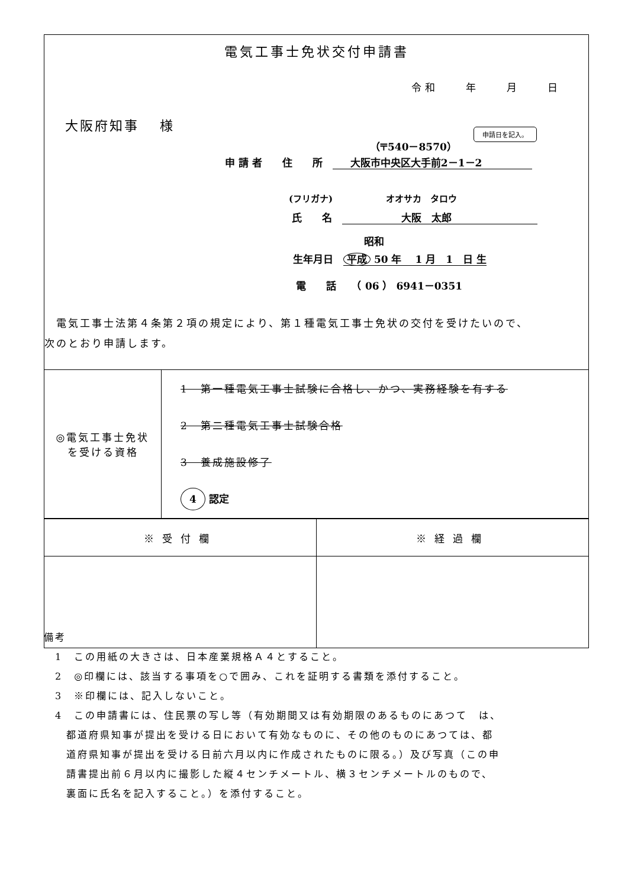電気工事士免状交付申請書
令和　　年　　月　　日
大阪府知事　 様
申請日を記入。
（〒540－8570）
申 請 者　　住　　所　大阪市中央区大手前2－1－2
(フリガナ)　　　　　　オオサカ　タロウ
氏　　名　大阪　太郎
昭和
生年月日　平成 50 年　 1 月　1　日 生
電　　話　　（ 06 ） 6941－0351
　電気工事士法第４条第２項の規定により、第１種電気工事士免状の交付を受けたいので、
次のとおり申請します。
| ◎電気工事士免状 を受ける資格 | 1 第一種電気工事士試験に合格し、かつ、実務経験を有する 2 第二種電気工事士試験合格 3 養成施設修了 4 認定 |
| ※受付欄 | ※経過欄 |
備考
　1　この用紙の大きさは、日本産業規格Ａ４とすること。
　2　◎印欄には、該当する事項を○で囲み、これを証明する書類を添付すること。
　3　※印欄には、記入しないこと。
　4　この申請書には、住民票の写し等（有効期間又は有効期限のあるものにあつて　は、
　　都道府県知事が提出を受ける日において有効なものに、その他のものにあつては、都
　　道府県知事が提出を受ける日前六月以内に作成されたものに限る。）及び写真（この申
　　請書提出前６月以内に撮影した縦４センチメートル、横３センチメートルのもので、
　　裏面に氏名を記入すること。）を添付すること。